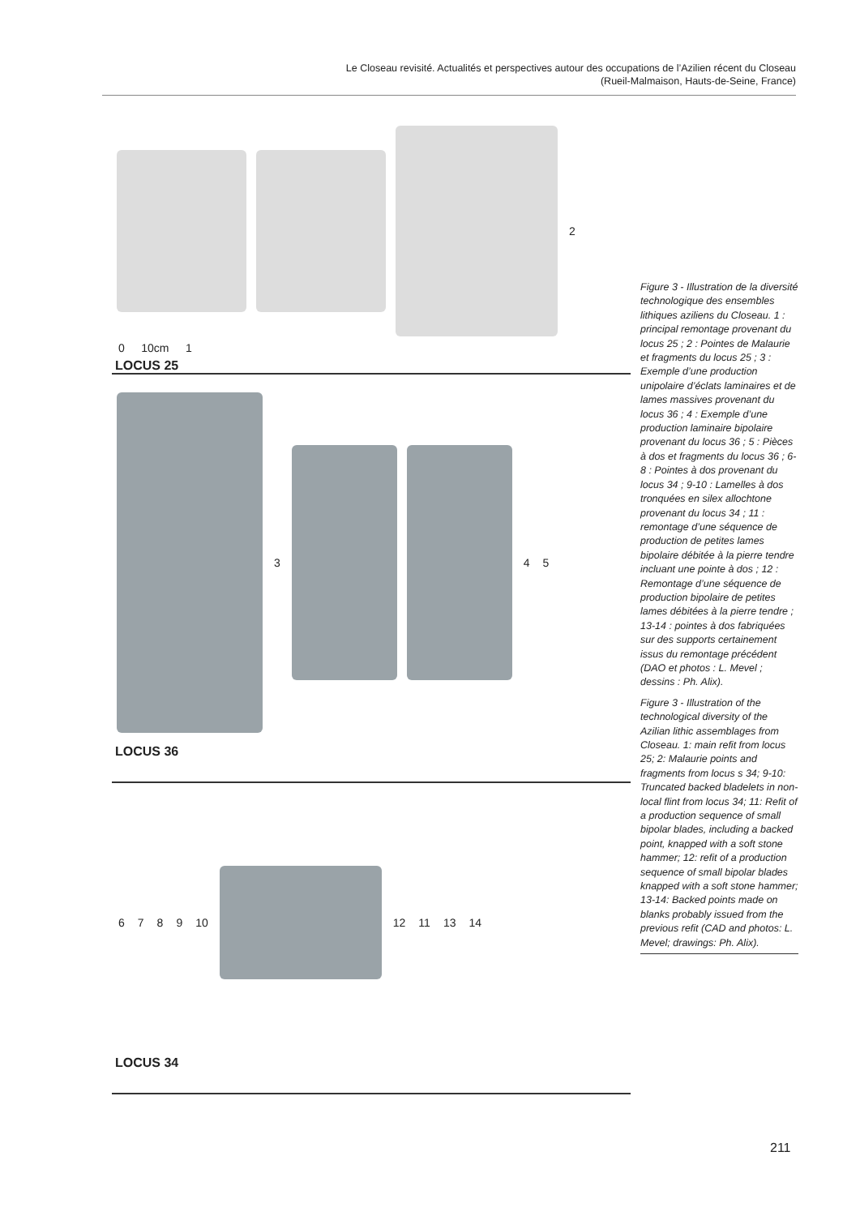Le Closeau revisité. Actualités et perspectives autour des occupations de l’Azilien récent du Closeau
(Rueil-Malmaison, Hauts-de-Seine, France)
2
0 10cm 1
LOCUS 25
3 4 5
LOCUS 36
6789 10
12 11 13 14
LOCUS 34
Figure 3 - Illustration de la diversité technologique des ensembles lithiques aziliens du Closeau. 1 : principal remontage provenant du locus 25 ; 2 : Pointes de Malaurie et fragments du locus 25 ; 3 : Exemple d’une production unipolaire d’éclats laminaires et de lames massives provenant du locus 36 ; 4 : Exemple d’une production laminaire bipolaire provenant du locus 36 ; 5 : Pièces à dos et fragments du locus 36 ; 6-8 : Pointes à dos provenant du locus 34 ; 9-10 : Lamelles à dos tronquées en silex allochtone provenant du locus 34 ; 11 : remontage d’une séquence de production de petites lames bipolaire débitée à la pierre tendre incluant une pointe à dos ; 12 : Remontage d’une séquence de production bipolaire de petites lames débitées à la pierre tendre ; 13-14 : pointes à dos fabriquées sur des supports certainement issus du remontage précédent (DAO et photos : L. Mevel ; dessins : Ph. Alix).
Figure 3 - Illustration of the technological diversity of the Azilian lithic assemblages from Closeau. 1: main refit from locus 25; 2: Malaurie points and fragments from locus s 34; 9-10: Truncated backed bladelets in non-local flint from locus 34; 11: Refit of a production sequence of small bipolar blades, including a backed point, knapped with a soft stone hammer; 12: refit of a production sequence of small bipolar blades knapped with a soft stone hammer; 13-14: Backed points made on blanks probably issued from the previous refit (CAD and photos: L. Mevel; drawings: Ph. Alix).
211